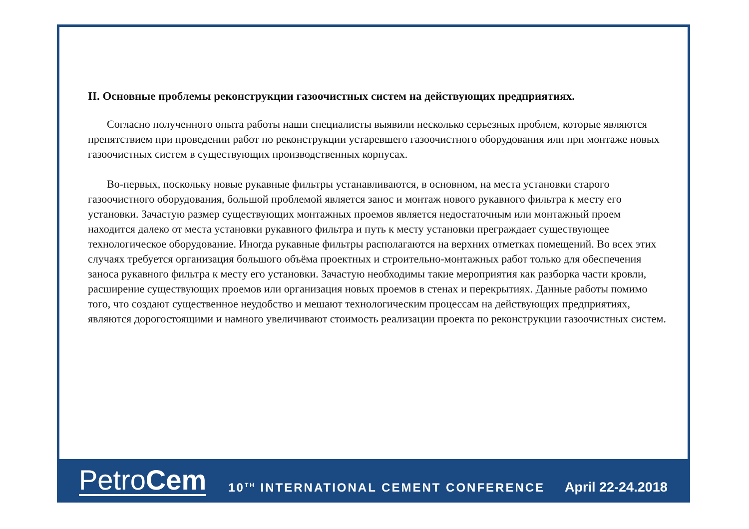II. Основные проблемы реконструкции газоочистных систем на действующих предприятиях.
Согласно полученного опыта работы наши специалисты выявили несколько серьезных проблем, которые являются препятствием при проведении работ по реконструкции устаревшего газоочистного оборудования или при монтаже новых газоочистных систем в существующих производственных корпусах.
Во-первых, поскольку новые рукавные фильтры устанавливаются, в основном, на места установки старого газоочистного оборудования, большой проблемой является занос и монтаж нового рукавного фильтра к месту его установки. Зачастую размер существующих монтажных проемов является недостаточным или монтажный проем находится далеко от места установки рукавного фильтра и путь к месту установки преграждает существующее технологическое оборудование. Иногда рукавные фильтры располагаются на верхних отметках помещений. Во всех этих случаях требуется организация большого объёма проектных и строительно-монтажных работ только для обеспечения заноса рукавного фильтра к месту его установки. Зачастую необходимы такие мероприятия как разборка части кровли, расширение существующих проемов или организация новых проемов в стенах и перекрытиях. Данные работы помимо того, что создают существенное неудобство и мешают технологическим процессам на действующих предприятиях, являются дорогостоящими и намного увеличивают стоимость реализации проекта по реконструкции газоочистных систем.
PetroCem
10<sup>TH</sup> INTERNATIONAL CEMENT CONFERENCE
April 22-24.2018